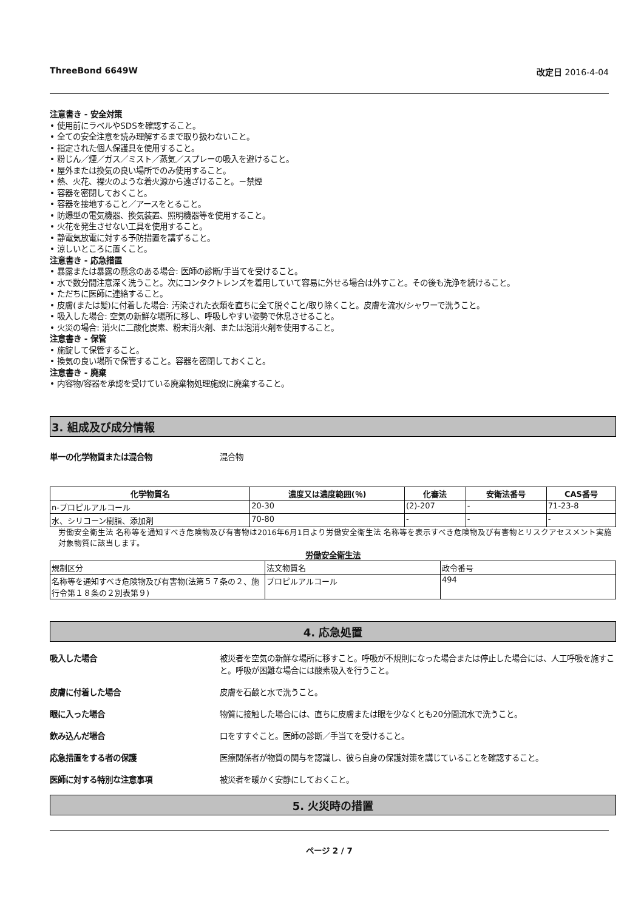ThreeBond 6649W 改定日 2016-4-04
注意書き - 安全対策
• 使用前にラベルやSDSを確認すること。
• 全ての安全注意を読み理解するまで取り扱わないこと。
• 指定された個人保護具を使用すること。
• 粉じん／煙／ガス／ミスト／蒸気／スプレーの吸入を避けること。
• 屋外または換気の良い場所でのみ使用すること。
• 熱、火花、裸火のような着火源から遠ざけること。－禁煙
• 容器を密閉しておくこと。
• 容器を接地すること／アースをとること。
• 防爆型の電気機器、換気装置、照明機器等を使用すること。
• 火花を発生させない工具を使用すること。
• 静電気放電に対する予防措置を講ずること。
• 涼しいところに置くこと。
注意書き - 応急措置
• 暴露または暴露の懸念のある場合: 医師の診断/手当てを受けること。
• 水で数分間注意深く洗うこと。次にコンタクトレンズを着用していて容易に外せる場合は外すこと。その後も洗浄を続けること。
• ただちに医師に連絡すること。
• 皮膚(または髪)に付着した場合: 汚染された衣類を直ちに全て脱ぐこと/取り除くこと。皮膚を流水/シャワーで洗うこと。
• 吸入した場合: 空気の新鮮な場所に移し、呼吸しやすい姿勢で休息させること。
• 火災の場合: 消火に二酸化炭素、粉末消火剤、または泡消火剤を使用すること。
注意書き - 保管
• 施錠して保管すること。
• 換気の良い場所で保管すること。容器を密閉しておくこと。
注意書き - 廃棄
• 内容物/容器を承認を受けている廃棄物処理施設に廃棄すること。
3. 組成及び成分情報
単一の化学物質または混合物 混合物
| 化学物質名 | 濃度又は濃度範囲(％) | 化審法 | 安衛法番号 | CAS番号 |
| --- | --- | --- | --- | --- |
| n-プロピルアルコール | 20-30 | (2)-207 | - | 71-23-8 |
| 水、シリコーン樹脂、添加剤 | 70-80 | - | - | - |
労働安全衛生法 名称等を通知すべき危険物及び有害物は2016年6月1日より労働安全衛生法 名称等を表示すべき危険物及び有害物とリスクアセスメント実施対象物質に該当します。
労働安全衛生法
| 規制区分 | 法文物質名 | 政令番号 |
| 名称等を通知すべき危険物及び有害物(法第５７条の２、施行令第１８条の２別表第９) | プロピルアルコール | 494 |
4. 応急処置
吸入した場合 被災者を空気の新鮮な場所に移すこと。呼吸が不規則になった場合または停止した場合には、人工呼吸を施すこと。呼吸が困難な場合には酸素吸入を行うこと。
皮膚に付着した場合 皮膚を石鹸と水で洗うこと。
眼に入った場合 物質に接触した場合には、直ちに皮膚または眼を少なくとも20分間流水で洗うこと。
飲み込んだ場合 口をすすぐこと。医師の診断／手当てを受けること。
応急措置をする者の保護 医療関係者が物質の関与を認識し、彼ら自身の保護対策を講じていることを確認すること。
医師に対する特別な注意事項 被災者を暖かく安静にしておくこと。
5. 火災時の措置
ページ 2 / 7